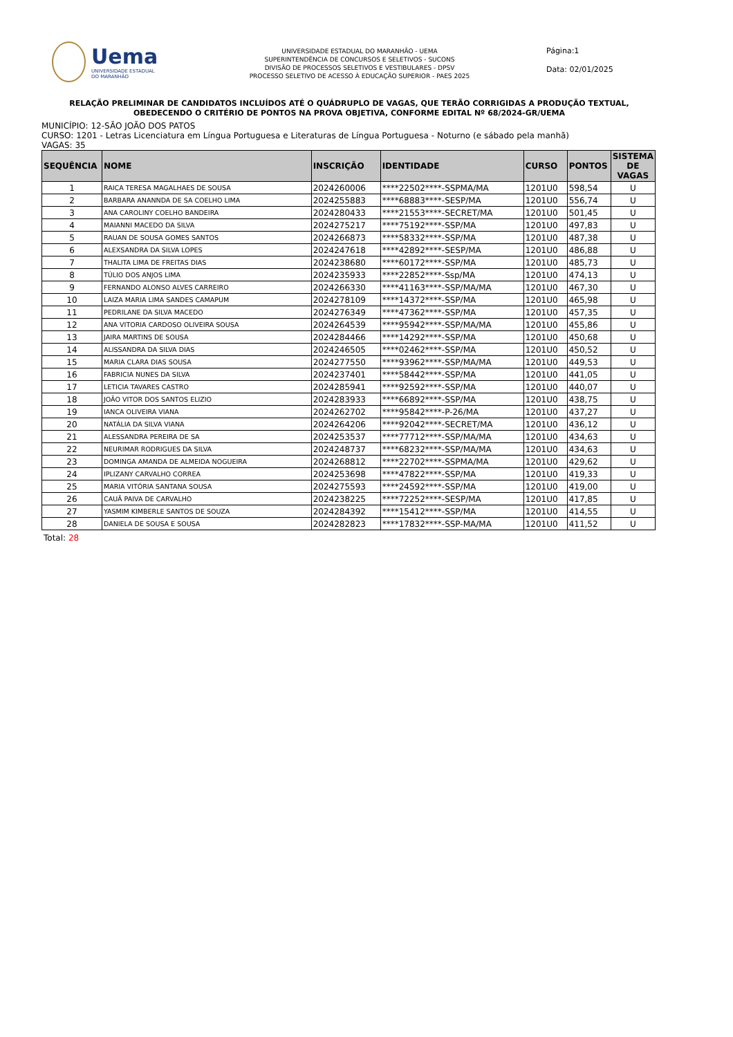Uema
UNIVERSIDADE ESTADUAL
DO MARANHÃO
UNIVERSIDADE ESTADUAL DO MARANHÃO - UEMA
SUPERINTENDÊNCIA DE CONCURSOS E SELETIVOS - SUCONS
DIVISÃO DE PROCESSOS SELETIVOS E VESTIBULARES - DPSV
PROCESSO SELETIVO DE ACESSO À EDUCAÇÃO SUPERIOR - PAES 2025
Página:1
Data: 02/01/2025
RELAÇÃO PRELIMINAR DE CANDIDATOS INCLUÍDOS ATÉ O QUÁDRUPLO DE VAGAS, QUE TERÃO CORRIGIDAS A PRODUÇÃO TEXTUAL, OBEDECENDO O CRITÉRIO DE PONTOS NA PROVA OBJETIVA, CONFORME EDITAL Nº 68/2024-GR/UEMA
MUNICÍPIO: 12-SÃO JOÃO DOS PATOS
CURSO: 1201 - Letras Licenciatura em Língua Portuguesa e Literaturas de Língua Portuguesa - Noturno (e sábado pela manhã)
VAGAS: 35
| SEQUÊNCIA | NOME | INSCRIÇÃO | IDENTIDADE | CURSO | PONTOS | SISTEMA DE VAGAS |
| --- | --- | --- | --- | --- | --- | --- |
| 1 | RAICA TERESA MAGALHAES DE SOUSA | 2024260006 | ****22502****-SSPMA/MA | 1201U0 | 598,54 | U |
| 2 | BARBARA ANANNDA DE SA COELHO LIMA | 2024255883 | ****68883****-SESP/MA | 1201U0 | 556,74 | U |
| 3 | ANA CAROLINY COELHO BANDEIRA | 2024280433 | ****21553****-SECRET/MA | 1201U0 | 501,45 | U |
| 4 | MAIANNI MACEDO DA SILVA | 2024275217 | ****75192****-SSP/MA | 1201U0 | 497,83 | U |
| 5 | RAUAN DE SOUSA GOMES SANTOS | 2024266873 | ****58332****-SSP/MA | 1201U0 | 487,38 | U |
| 6 | ALEXSANDRA DA SILVA LOPES | 2024247618 | ****42892****-SESP/MA | 1201U0 | 486,88 | U |
| 7 | THALITA LIMA DE FREITAS DIAS | 2024238680 | ****60172****-SSP/MA | 1201U0 | 485,73 | U |
| 8 | TÚLIO DOS ANJOS LIMA | 2024235933 | ****22852****-Ssp/MA | 1201U0 | 474,13 | U |
| 9 | FERNANDO ALONSO ALVES CARREIRO | 2024266330 | ****41163****-SSP/MA/MA | 1201U0 | 467,30 | U |
| 10 | LAIZA MARIA LIMA SANDES CAMAPUM | 2024278109 | ****14372****-SSP/MA | 1201U0 | 465,98 | U |
| 11 | PEDRILANE DA SILVA MACEDO | 2024276349 | ****47362****-SSP/MA | 1201U0 | 457,35 | U |
| 12 | ANA VITORIA CARDOSO OLIVEIRA SOUSA | 2024264539 | ****95942****-SSP/MA/MA | 1201U0 | 455,86 | U |
| 13 | JAIRA MARTINS DE SOUSA | 2024284466 | ****14292****-SSP/MA | 1201U0 | 450,68 | U |
| 14 | ALISSANDRA DA SILVA DIAS | 2024246505 | ****02462****-SSP/MA | 1201U0 | 450,52 | U |
| 15 | MARIA CLARA DIAS SOUSA | 2024277550 | ****93962****-SSP/MA/MA | 1201U0 | 449,53 | U |
| 16 | FABRICIA NUNES DA SILVA | 2024237401 | ****58442****-SSP/MA | 1201U0 | 441,05 | U |
| 17 | LETICIA TAVARES CASTRO | 2024285941 | ****92592****-SSP/MA | 1201U0 | 440,07 | U |
| 18 | JOÃO VITOR DOS SANTOS ELIZIO | 2024283933 | ****66892****-SSP/MA | 1201U0 | 438,75 | U |
| 19 | IANCA OLIVEIRA VIANA | 2024262702 | ****95842****-P-26/MA | 1201U0 | 437,27 | U |
| 20 | NATÁLIA DA SILVA VIANA | 2024264206 | ****92042****-SECRET/MA | 1201U0 | 436,12 | U |
| 21 | ALESSANDRA PEREIRA DE SA | 2024253537 | ****77712****-SSP/MA/MA | 1201U0 | 434,63 | U |
| 22 | NEURIMAR RODRIGUES DA SILVA | 2024248737 | ****68232****-SSP/MA/MA | 1201U0 | 434,63 | U |
| 23 | DOMINGA AMANDA DE ALMEIDA NOGUEIRA | 2024268812 | ****22702****-SSPMA/MA | 1201U0 | 429,62 | U |
| 24 | IPLIZANY CARVALHO CORREA | 2024253698 | ****47822****-SSP/MA | 1201U0 | 419,33 | U |
| 25 | MARIA VITÓRIA SANTANA SOUSA | 2024275593 | ****24592****-SSP/MA | 1201U0 | 419,00 | U |
| 26 | CAUÃ PAIVA DE CARVALHO | 2024238225 | ****72252****-SESP/MA | 1201U0 | 417,85 | U |
| 27 | YASMIM KIMBERLE SANTOS DE SOUZA | 2024284392 | ****15412****-SSP/MA | 1201U0 | 414,55 | U |
| 28 | DANIELA DE SOUSA E SOUSA | 2024282823 | ****17832****-SSP-MA/MA | 1201U0 | 411,52 | U |
Total: 28